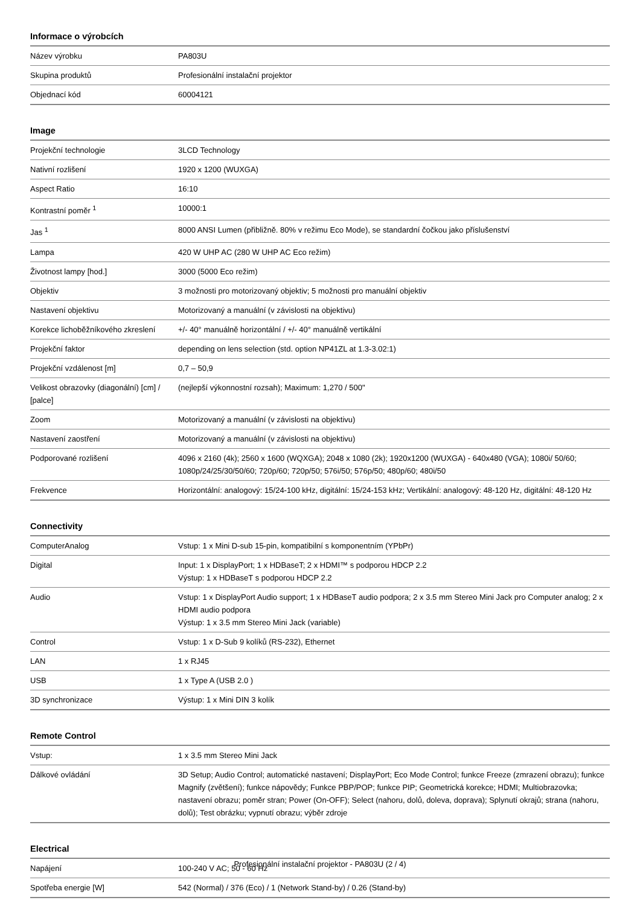Informace o výrobcích
| Název výrobku | PA803U |
| Skupina produktů | Profesionální instalační projektor |
| Objednací kód | 60004121 |
Image
| Projekční technologie | 3LCD Technology |
| Nativní rozlišení | 1920 x 1200 (WUXGA) |
| Aspect Ratio | 16:10 |
| Kontrastní poměr <sup>1</sup> | 10000:1 |
| Jas <sup>1</sup> | 8000 ANSI Lumen (přibližně. 80% v režimu Eco Mode), se standardní čočkou jako příslušenství |
| Lampa | 420 W UHP AC (280 W UHP AC Eco režim) |
| Životnost lampy [hod.] | 3000 (5000 Eco režim) |
| Objektiv | 3 možnosti pro motorizovaný objektiv; 5 možnosti pro manuální objektiv |
| Nastavení objektivu | Motorizovaný a manuální (v závislosti na objektivu) |
| Korekce lichoběžníkového zkreslení | +/- 40° manuálně horizontální / +/- 40° manuálně vertikální |
| Projekční faktor | depending on lens selection (std. option NP41ZL at 1.3-3.02:1) |
| Projekční vzdálenost [m] | 0,7 – 50,9 |
| Velikost obrazovky (diagonální) [cm] / [palce] | (nejlepší výkonnostní rozsah); Maximum: 1,270 / 500" |
| Zoom | Motorizovaný a manuální (v závislosti na objektivu) |
| Nastavení zaostření | Motorizovaný a manuální (v závislosti na objektivu) |
| Podporované rozlišení | 4096 x 2160 (4k); 2560 x 1600 (WQXGA); 2048 x 1080 (2k); 1920x1200 (WUXGA) - 640x480 (VGA); 1080i/ 50/60; 1080p/24/25/30/50/60; 720p/60; 720p/50; 576i/50; 576p/50; 480p/60; 480i/50 |
| Frekvence | Horizontální: analogový: 15/24-100 kHz, digitální: 15/24-153 kHz; Vertikální: analogový: 48-120 Hz, digitální: 48-120 Hz |
Connectivity
| ComputerAnalog | Vstup: 1 x Mini D-sub 15-pin, kompatibilní s komponentním (YPbPr) |
| Digital | Input: 1 x DisplayPort; 1 x HDBaseT; 2 x HDMI™ s podporou HDCP 2.2 Výstup: 1 x HDBaseT s podporou HDCP 2.2 |
| Audio | Vstup: 1 x DisplayPort Audio support; 1 x HDBaseT audio podpora; 2 x 3.5 mm Stereo Mini Jack pro Computer analog; 2 x HDMI audio podpora Výstup: 1 x 3.5 mm Stereo Mini Jack (variable) |
| Control | Vstup: 1 x D-Sub 9 kolíků (RS-232), Ethernet |
| LAN | 1 x RJ45 |
| USB | 1 x Type A (USB 2.0 ) |
| 3D synchronizace | Výstup: 1 x Mini DIN 3 kolík |
Remote Control
| Vstup: | 1 x 3.5 mm Stereo Mini Jack |
| Dálkové ovládání | 3D Setup; Audio Control; automatické nastavení; DisplayPort; Eco Mode Control; funkce Freeze (zmrazení obrazu); funkce Magnify (zvětšení); funkce nápovědy; Funkce PBP/POP; funkce PIP; Geometrická korekce; HDMI; Multiobrazovka; nastavení obrazu; poměr stran; Power (On-OFF); Select (nahoru, dolů, doleva, doprava); Splynutí okrajů; strana (nahoru, dolů); Test obrázku; vypnutí obrazu; výběr zdroje |
Electrical
| Napájení | 100-240 V AC; 50 - 60 Hz |
| Spotřeba energie [W] | 542 (Normal) / 376 (Eco) / 1 (Network Stand-by) / 0.26 (Stand-by) |
Profesionální instalační projektor - PA803U (2 / 4)